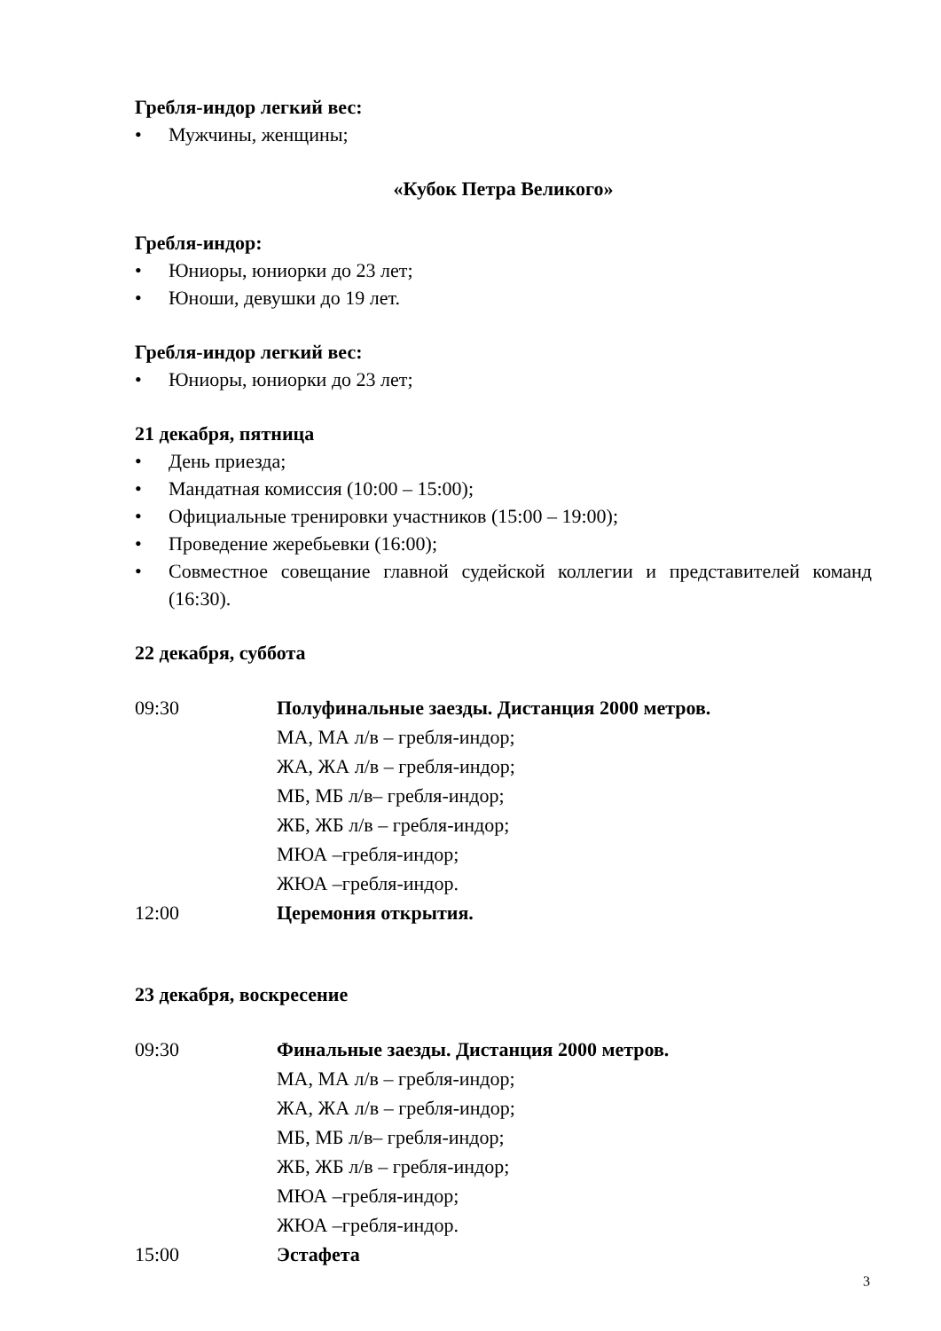Гребля-индор легкий вес:
• Мужчины, женщины;
«Кубок Петра Великого»
Гребля-индор:
• Юниоры, юниорки до 23 лет;
• Юноши, девушки до 19 лет.
Гребля-индор легкий вес:
• Юниоры, юниорки до 23 лет;
21 декабря, пятница
• День приезда;
• Мандатная комиссия (10:00 – 15:00);
• Официальные тренировки участников (15:00 – 19:00);
• Проведение жеребьевки (16:00);
• Совместное совещание главной судейской коллегии и представителей команд (16:30).
22 декабря, суббота
| 09:30 | Полуфинальные заезды. Дистанция 2000 метров. МА, МА л/в – гребля-индор; ЖА, ЖА л/в – гребля-индор; МБ, МБ л/в– гребля-индор; ЖБ, ЖБ л/в – гребля-индор; МЮА –гребля-индор; ЖЮА –гребля-индор. |
| 12:00 | Церемония открытия. |
23 декабря, воскресение
| 09:30 | Финальные заезды. Дистанция 2000 метров. МА, МА л/в – гребля-индор; ЖА, ЖА л/в – гребля-индор; МБ, МБ л/в– гребля-индор; ЖБ, ЖБ л/в – гребля-индор; МЮА –гребля-индор; ЖЮА –гребля-индор. |
| 15:00 | Эстафета |
3